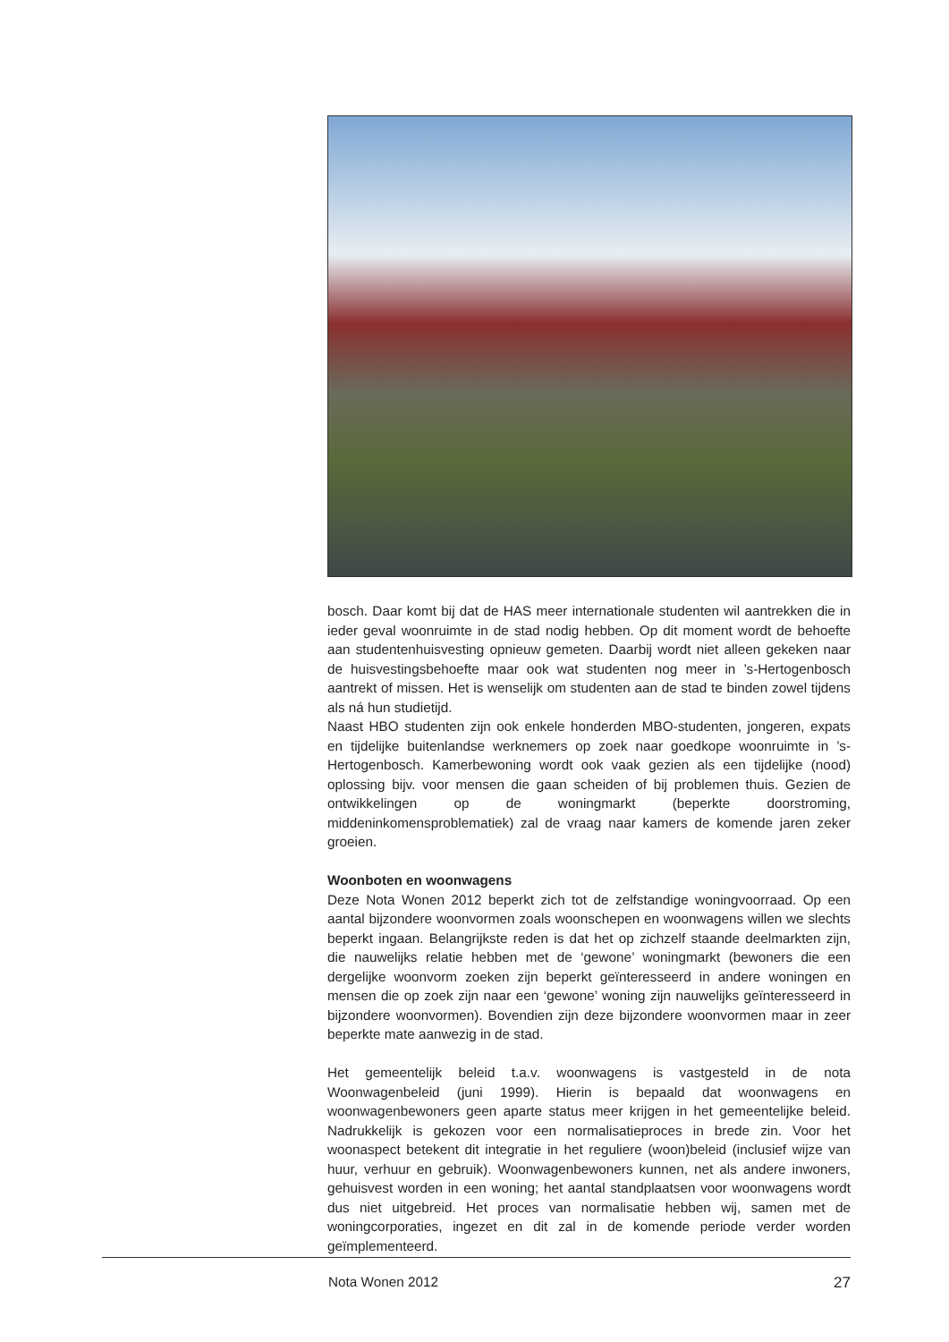bosch. Daar komt bij dat de HAS meer internationale studenten wil aantrekken die in ieder geval woonruimte in de stad nodig hebben. Op dit moment wordt de behoefte aan studentenhuisvesting opnieuw gemeten. Daarbij wordt niet alleen gekeken naar de huisvestingsbehoefte maar ook wat studenten nog meer in ’s-Hertogenbosch aantrekt of missen. Het is wenselijk om studenten aan de stad te binden zowel tijdens als ná hun studietijd.
Naast HBO studenten zijn ook enkele honderden MBO-studenten, jongeren, expats en tijdelijke buitenlandse werknemers op zoek naar goedkope woonruimte in ’s-Hertogenbosch. Kamerbewoning wordt ook vaak gezien als een tijdelijke (nood) oplossing bijv. voor mensen die gaan scheiden of bij problemen thuis. Gezien de ontwikkelingen op de woningmarkt (beperkte doorstroming, middeninkomensproblematiek) zal de vraag naar kamers de komende jaren zeker groeien.
Woonboten en woonwagens
Deze Nota Wonen 2012 beperkt zich tot de zelfstandige woningvoorraad. Op een aantal bijzondere woonvormen zoals woonschepen en woonwagens willen we slechts beperkt ingaan. Belangrijkste reden is dat het op zichzelf staande deelmarkten zijn, die nauwelijks relatie hebben met de ‘gewone’ woningmarkt (bewoners die een dergelijke woonvorm zoeken zijn beperkt geïnteresseerd in andere woningen en mensen die op zoek zijn naar een ‘gewone’ woning zijn nauwelijks geïnteresseerd in bijzondere woonvormen). Bovendien zijn deze bijzondere woonvormen maar in zeer beperkte mate aanwezig in de stad.
Het gemeentelijk beleid t.a.v. woonwagens is vastgesteld in de nota Woonwagenbeleid (juni 1999). Hierin is bepaald dat woonwagens en woonwagenbewoners geen aparte status meer krijgen in het gemeentelijke beleid. Nadrukkelijk is gekozen voor een normalisatieproces in brede zin. Voor het woonaspect betekent dit integratie in het reguliere (woon)beleid (inclusief wijze van huur, verhuur en gebruik). Woonwagenbewoners kunnen, net als andere inwoners, gehuisvest worden in een woning; het aantal standplaatsen voor woonwagens wordt dus niet uitgebreid. Het proces van normalisatie hebben wij, samen met de woningcorporaties, ingezet en dit zal in de komende periode verder worden geïmplementeerd.
Nota Wonen 2012 27